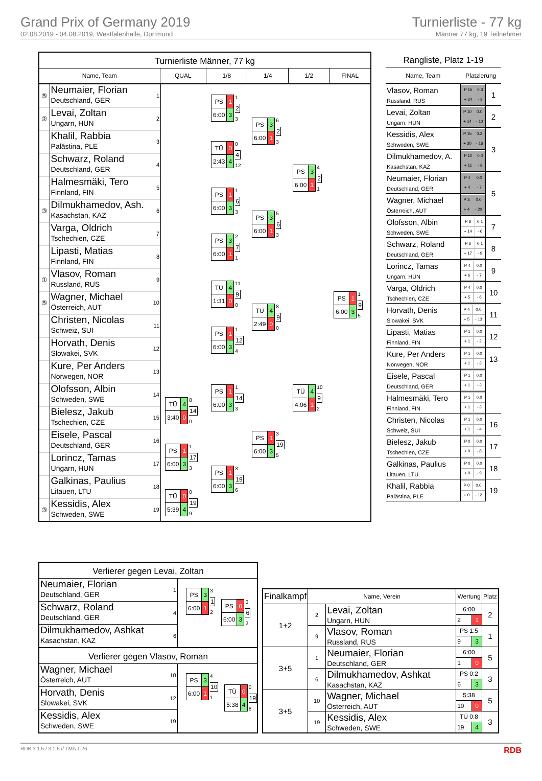Grand Prix of Germany 2019
02.08.2019 - 04.08.2019, Westfalenhalle, Dortmund
Turnierliste - 77 kg
Männer 77 kg, 19 Teilnehmer
Turnierliste Männer, 77 kg
Name, Team QUAL 1/8 1/4 1/2 FINAL
| ⑤ | Neumaier, Florian Deutschland, GER | 1 |
| ② | Levai, Zoltan Ungarn, HUN | 2 |
| | Khalil, Rabbia Palästina, PLE | 3 |
| | Schwarz, Roland Deutschland, GER | 4 |
| | Halmesmäki, Tero Finnland, FIN | 5 |
| ③ | Dilmukhamedov, Ash. Kasachstan, KAZ | 6 |
| | Varga, Oldrich Tschechien, CZE | 7 |
| | Lipasti, Matias Finnland, FIN | 8 |
| ① | Vlasov, Roman Russland, RUS | 9 |
| ⑤ | Wagner, Michael Österreich, AUT | 10 |
| | Christen, Nicolas Schweiz, SUI | 11 |
| | Horvath, Denis Slowakei, SVK | 12 |
| | Kure, Per Anders Norwegen, NOR | 13 |
| | Olofsson, Albin Schweden, SWE | 14 |
| | Bielesz, Jakub Tschechien, CZE | 15 |
| | Eisele, Pascal Deutschland, GER | 16 |
| | Lorincz, Tamas Ungarn, HUN | 17 |
| | Galkinas, Paulius Litauen, LTU | 18 |
| ③ | Kessidis, Alex Schweden, SWE | 19 |
| TÜ | 4 |
| 3:40 | 0 |
8
14
0
| PS | 1 |
| 6:00 | 3 |
1
17
3
| TÜ | 0 |
| 5:39 | 4 |
0
19
9
| PS | 1 |
| 6:00 | 3 |
1
2
3
| TÜ | 0 |
| 2:43 | 4 |
0
4
12
| PS | 1 |
| 6:00 | 3 |
1
6
3
| PS | 3 |
| 6:00 | 1 |
2
7
1
| TÜ | 4 |
| 1:31 | 0 |
11
9
0
| PS | 1 |
| 6:00 | 3 |
1
12
4
| PS | 1 |
| 6:00 | 3 |
1
14
3
| PS | 1 |
| 6:00 | 3 |
3
19
6
| PS | 3 |
| 6:00 | 1 |
6
2
3
| PS | 3 |
| 6:00 | 1 |
5
6
3
| TÜ | 4 |
| 2:49 | 0 |
8
9
0
| PS | 1 |
| 6:00 | 3 |
3
19
5
| PS | 3 |
| 6:00 | 1 |
4
2
1
| TÜ | 4 |
| 4:06 | 1 |
10
9
2
| PS | 1 |
| 6:00 | 3 |
1
9
5
Rangliste, Platz 1-19
| Name, Team | Platzierung | |
| --- | --- | --- |
| Vlasov, Roman Russland, RUS | / P 15 / 0.3 / / + 34 / - 3 / | 1 |
| Levai, Zoltan Ungarn, HUN | / P 10 / 0.0 / / + 14 / - 10 / | 2 |
| Kessidis, Alex Schweden, SWE | / P 15 / 0.2 / / + 30 / - 16 / | 3 |
| Dilmukhamedov, A. Kasachstan, KAZ | / P 10 / 0.0 / / + 11 / - 8 / | |
| Neumaier, Florian Deutschland, GER | / P 4 / 0.0 / / + 4 / - 7 / | 5 |
| Wagner, Michael Österreich, AUT | / P 3 / 0.0 / / + 4 / - 20 / | |
| Olofsson, Albin Schweden, SWE | / P 8 / 0.1 / / + 14 / - 6 / | 7 |
| Schwarz, Roland Deutschland, GER | / P 6 / 0.1 / / + 17 / - 9 / | 8 |
| Lorincz, Tamas Ungarn, HUN | / P 4 / 0.0 / / + 6 / - 7 / | 9 |
| Varga, Oldrich Tschechien, CZE | / P 4 / 0.0 / / + 5 / - 6 / | 10 |
| Horvath, Denis Slowakei, SVK | / P 4 / 0.0 / / + 5 / - 13 / | 11 |
| Lipasti, Matias Finnland, FIN | / P 1 / 0.0 / / + 1 / - 2 / | 12 |
| Kure, Per Anders Norwegen, NOR | / P 1 / 0.0 / / + 1 / - 3 / | 13 |
| Eisele, Pascal Deutschland, GER | / P 1 / 0.0 / / + 1 / - 3 / | |
| Halmesmäki, Tero Finnland, FIN | / P 1 / 0.0 / / + 1 / - 3 / | |
| Christen, Nicolas Schweiz, SUI | / P 1 / 0.0 / / + 1 / - 4 / | 16 |
| Bielesz, Jakub Tschechien, CZE | / P 0 / 0.0 / / + 0 / - 8 / | 17 |
| Galkinas, Paulius Litauen, LTU | / P 0 / 0.0 / / + 0 / - 9 / | 18 |
| Khalil, Rabbia Palästina, PLE | / P 0 / 0.0 / / + 0 / - 12 / | 19 |
Verlierer gegen Levai, Zoltan
| Neumaier, Florian Deutschland, GER | 1 |
| Schwarz, Roland Deutschland, GER | 4 |
| Dilmukhamedov, Ashkat Kasachstan, KAZ | 6 |
| PS | 3 |
| 6:00 | 1 |
3
1
2
| PS | 0 |
| 6:00 | 3 |
0
6
2
Verlierer gegen Vlasov, Roman
| Wagner, Michael Österreich, AUT | 10 |
| Horvath, Denis Slowakei, SVK | 12 |
| Kessidis, Alex Schweden, SWE | 19 |
| PS | 3 |
| 6:00 | 1 |
4
10
1
| TÜ | 0 |
| 5:38 | 4 |
0
19
8
| Finalkampf | Name, Verein | | Wertung | | Platz |
| --- | --- | --- | --- | --- | --- |
| 1+2 | 2 | Levai, Zoltan Ungarn, HUN | 6:00 | | 2 |
| | | | 2 | 1 | |
| | 9 | Vlasov, Roman Russland, RUS | PS 1:5 | | 1 |
| | | | 9 | 3 | |
| 3+5 | 1 | Neumaier, Florian Deutschland, GER | 6:00 | | 5 |
| | | | 1 | 0 | |
| | 6 | Dilmukhamedov, Ashkat Kasachstan, KAZ | PS 0:2 | | 3 |
| | | | 6 | 3 | |
| 3+5 | 10 | Wagner, Michael Österreich, AUT | 5:38 | | 5 |
| | | | 10 | 0 | |
| | 19 | Kessidis, Alex Schweden, SWE | TÜ 0:8 | | 3 |
| | | | 19 | 4 | |
RDB 3.1.5 / 3.1.5 // TMA 1.26 RDB